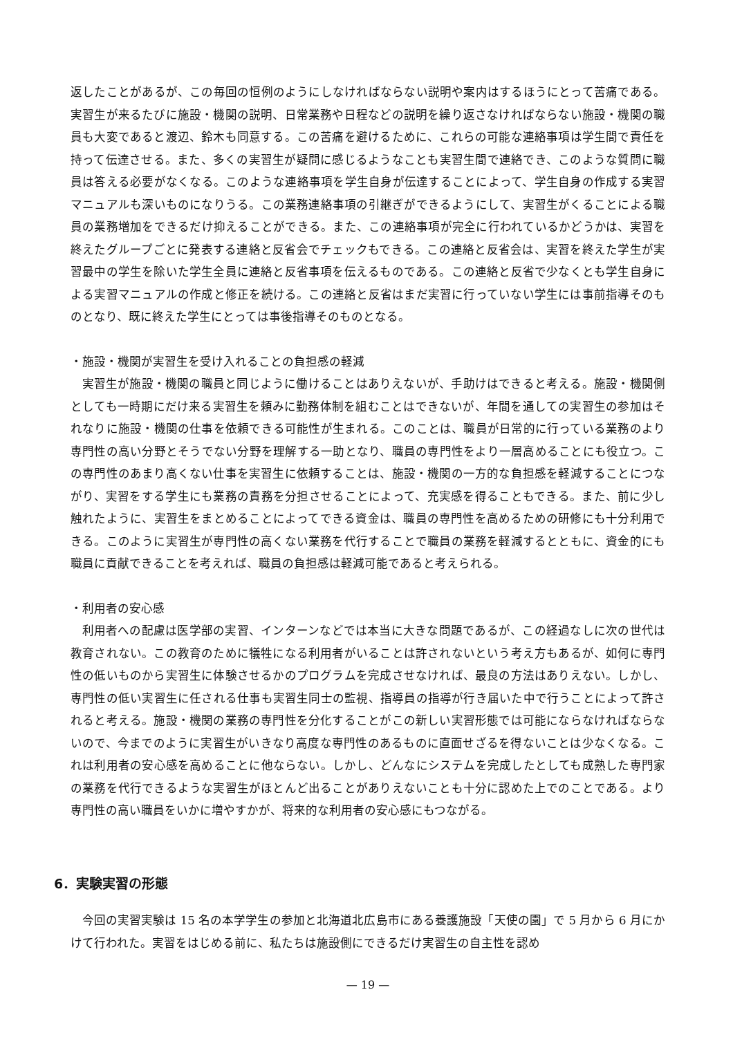返したことがあるが、この毎回の恒例のようにしなければならない説明や案内はするほうにとって苦痛である。実習生が来るたびに施設・機関の説明、日常業務や日程などの説明を繰り返さなければならない施設・機関の職員も大変であると渡辺、鈴木も同意する。この苦痛を避けるために、これらの可能な連絡事項は学生間で責任を持って伝達させる。また、多くの実習生が疑問に感じるようなことも実習生間で連絡でき、このような質問に職員は答える必要がなくなる。このような連絡事項を学生自身が伝達することによって、学生自身の作成する実習マニュアルも深いものになりうる。この業務連絡事項の引継ぎができるようにして、実習生がくることによる職員の業務増加をできるだけ抑えることができる。また、この連絡事項が完全に行われているかどうかは、実習を終えたグループごとに発表する連絡と反省会でチェックもできる。この連絡と反省会は、実習を終えた学生が実習最中の学生を除いた学生全員に連絡と反省事項を伝えるものである。この連絡と反省で少なくとも学生自身による実習マニュアルの作成と修正を続ける。この連絡と反省はまだ実習に行っていない学生には事前指導そのものとなり、既に終えた学生にとっては事後指導そのものとなる。
・施設・機関が実習生を受け入れることの負担感の軽減
実習生が施設・機関の職員と同じように働けることはありえないが、手助けはできると考える。施設・機関側としても一時期にだけ来る実習生を頼みに勤務体制を組むことはできないが、年間を通しての実習生の参加はそれなりに施設・機関の仕事を依頼できる可能性が生まれる。このことは、職員が日常的に行っている業務のより専門性の高い分野とそうでない分野を理解する一助となり、職員の専門性をより一層高めることにも役立つ。この専門性のあまり高くない仕事を実習生に依頼することは、施設・機関の一方的な負担感を軽減することにつながり、実習をする学生にも業務の責務を分担させることによって、充実感を得ることもできる。また、前に少し触れたように、実習生をまとめることによってできる資金は、職員の専門性を高めるための研修にも十分利用できる。このように実習生が専門性の高くない業務を代行することで職員の業務を軽減するとともに、資金的にも職員に貢献できることを考えれば、職員の負担感は軽減可能であると考えられる。
・利用者の安心感
利用者への配慮は医学部の実習、インターンなどでは本当に大きな問題であるが、この経過なしに次の世代は教育されない。この教育のために犠牲になる利用者がいることは許されないという考え方もあるが、如何に専門性の低いものから実習生に体験させるかのプログラムを完成させなければ、最良の方法はありえない。しかし、専門性の低い実習生に任される仕事も実習生同士の監視、指導員の指導が行き届いた中で行うことによって許されると考える。施設・機関の業務の専門性を分化することがこの新しい実習形態では可能にならなければならないので、今までのように実習生がいきなり高度な専門性のあるものに直面せざるを得ないことは少なくなる。これは利用者の安心感を高めることに他ならない。しかし、どんなにシステムを完成したとしても成熟した専門家の業務を代行できるような実習生がほとんど出ることがありえないことも十分に認めた上でのことである。より専門性の高い職員をいかに増やすかが、将来的な利用者の安心感にもつながる。
6．実験実習の形態
今回の実習実験は 15 名の本学学生の参加と北海道北広島市にある養護施設「天使の園」で 5 月から 6 月にかけて行われた。実習をはじめる前に、私たちは施設側にできるだけ実習生の自主性を認め
— 19 —